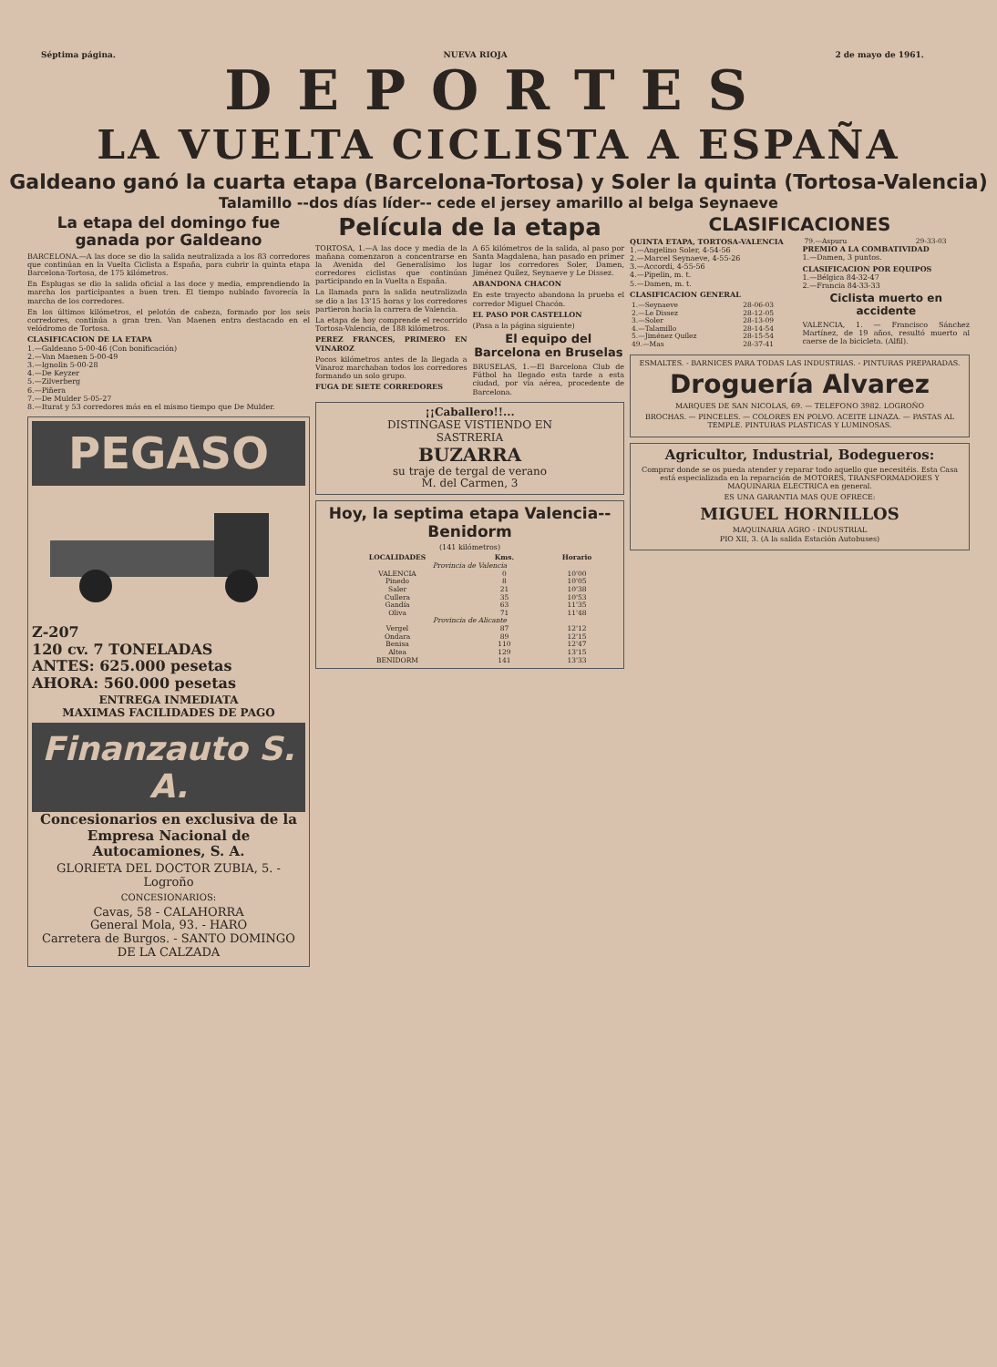Séptima página. NUEVA RIOJA 2 de mayo de 1961.
DEPORTES
LA VUELTA CICLISTA A ESPAÑA
Galdeano ganó la cuarta etapa (Barcelona-Tortosa) y Soler la quinta (Tortosa-Valencia)
Talamillo --dos días líder-- cede el jersey amarillo al belga Seynaeve
La etapa del domingo fue ganada por Galdeano
BARCELONA.—A las doce se dio la salida neutralizada a los 83 corredores que continúan en la Vuelta Ciclista a España, para cubrir la quinta etapa Barcelona-Tortosa, de 175 kilómetros.
En Esplugas se dio la salida oficial a las doce y media, emprendiendo la marcha los participantes a buen tren. El tiempo nublado favorecía la marcha de los corredores.
En los últimos kilómetros, el pelotón de cabeza, formado por los seis corredores, continúa a gran tren. Van Maenen entra destacado en el velódromo de Tortosa.
CLASIFICACION DE LA ETAPA
1.—Galdeano 5-00-46 (Con bonificación)
2.—Van Maenen 5-00-49
3.—Ignolin 5-00-28
4.—De Keyzer
5.—Zilverberg
6.—Piñera
7.—De Mulder 5-05-27
8.—Iturat y 53 corredores más en el mismo tiempo que De Mulder.
PEGASO
Z-207
120 cv. 7 TONELADAS
ANTES: 625.000 pesetas
AHORA: 560.000 pesetas
ENTREGA INMEDIATA
MAXIMAS FACILIDADES DE PAGO
Finanzauto S. A.
Concesionarios en exclusiva de la Empresa Nacional de Autocamiones, S. A.
GLORIETA DEL DOCTOR ZUBIA, 5. - Logroño
CONCESIONARIOS:
Cavas, 58 - CALAHORRA
General Mola, 93. - HARO
Carretera de Burgos. - SANTO DOMINGO DE LA CALZADA
Película de la etapa
TORTOSA, 1.—A las doce y media de la mañana comenzaron a concentrarse en la Avenida del Generalísimo los corredores ciclistas que continúan participando en la Vuelta a España.
La llamada para la salida neutralizada se dio a las 13'15 horas y los corredores partieron hacia la carrera de Valencia.
La etapa de hoy comprende el recorrido Tortosa-Valencia, de 188 kilómetros.
PEREZ FRANCES, PRIMERO EN VINAROZ
Pocos kilómetros antes de la llegada a Vinaroz marchaban todos los corredores formando un solo grupo.
FUGA DE SIETE CORREDORES
A 65 kilómetros de la salida, al paso por Santa Magdalena, han pasado en primer lugar los corredores Soler, Damen, Jiménez Quílez, Seynaeve y Le Dissez.
ABANDONA CHACON
En este trayecto abandona la prueba el corredor Miguel Chacón.
EL PASO POR CASTELLON
(Pasa a la página siguiente)
El equipo del Barcelona en Bruselas
BRUSELAS, 1.—El Barcelona Club de Fútbol ha llegado esta tarde a esta ciudad, por vía aérea, procedente de Barcelona.
¡¡Caballero!!...
DISTINGASE VISTIENDO EN
SASTRERIA
BUZARRA
su traje de tergal de verano
M. del Carmen, 3
Hoy, la septima etapa Valencia--Benidorm
(141 kilómetros)
| LOCALIDADES | Kms. | Horario |
| --- | --- | --- |
| Provincia de Valencia | | |
| VALENCIA | 0 | 10'00 |
| Pinedo | 8 | 10'05 |
| Saler | 21 | 10'38 |
| Cullera | 35 | 10'53 |
| Gandía | 63 | 11'35 |
| Oliva | 71 | 11'48 |
| Provincia de Alicante | | |
| Vergel | 87 | 12'12 |
| Ondara | 89 | 12'15 |
| Benisa | 110 | 12'47 |
| Altea | 129 | 13'15 |
| BENIDORM | 141 | 13'33 |
CLASIFICACIONES
QUINTA ETAPA, TORTOSA-VALENCIA
1.—Angelino Soler, 4-54-56
2.—Marcel Seynaeve, 4-55-26
3.—Accordi, 4-55-56
4.—Pipelin, m. t.
5.—Damen, m. t.
CLASIFICACION GENERAL
| 1.—Seynaeve | 28-06-03 |
| 2.—Le Dissez | 28-12-05 |
| 3.—Soler | 28-13-09 |
| 4.—Talamillo | 28-14-54 |
| 5.—Jiménez Quílez | 28-15-54 |
| 49.—Mas | 28-37-41 |
| 79.—Aspuru | 29-33-03 |
PREMIO A LA COMBATIVIDAD
1.—Damen, 3 puntos.
CLASIFICACION POR EQUIPOS
1.—Bélgica 84-32-47
2.—Francia 84-33-33
Ciclista muerto en accidente
VALENCIA, 1. — Francisco Sánchez Martínez, de 19 años, resultó muerto al caerse de la bicicleta. (Alfil).
ESMALTES. - BARNICES PARA TODAS LAS INDUSTRIAS. - PINTURAS PREPARADAS.
Droguería Alvarez
MARQUES DE SAN NICOLAS, 69. — TELEFONO 3982. LOGROÑO
BROCHAS. — PINCELES. — COLORES EN POLVO. ACEITE LINAZA. — PASTAS AL TEMPLE. PINTURAS PLASTICAS Y LUMINOSAS.
Agricultor, Industrial, Bodegueros:
Comprar donde se os pueda atender y reparar todo aquello que necesitéis. Esta Casa está especializada en la reparación de MOTORES, TRANSFORMADORES Y MAQUINARIA ELECTRICA en general.
ES UNA GARANTIA MAS QUE OFRECE:
MIGUEL HORNILLOS
MAQUINARIA AGRO - INDUSTRIAL
PIO XII, 3. (A la salida Estación Autobuses)